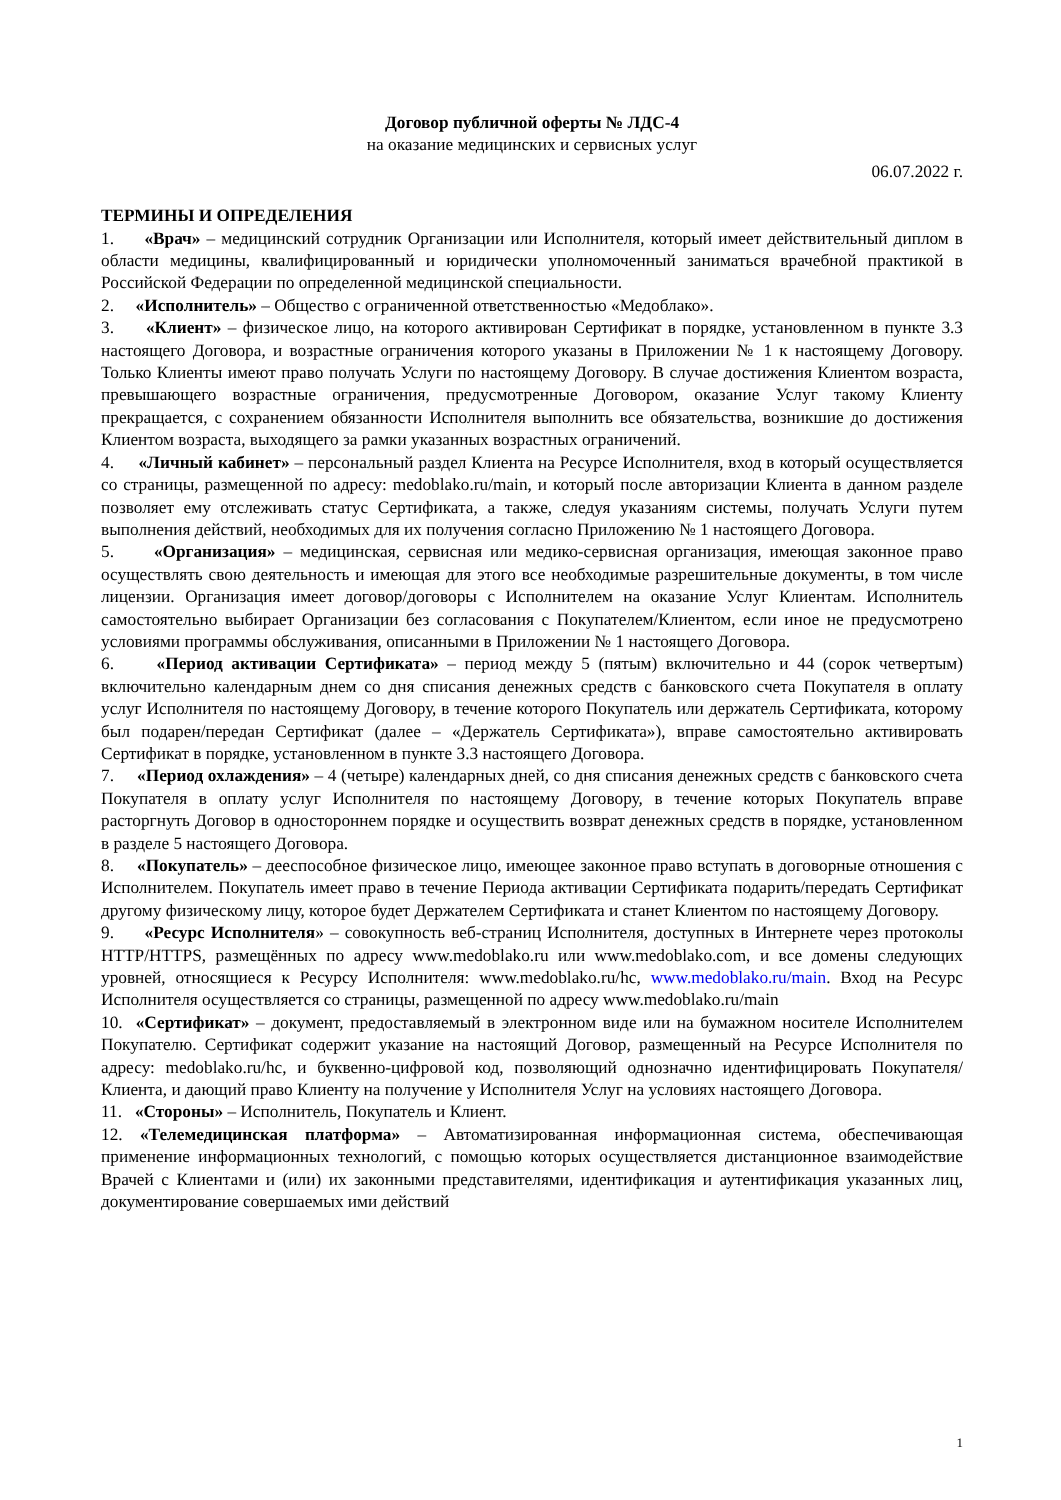Договор публичной оферты № ЛДС-4
на оказание медицинских и сервисных услуг
06.07.2022 г.
ТЕРМИНЫ И ОПРЕДЕЛЕНИЯ
1. «Врач» – медицинский сотрудник Организации или Исполнителя, который имеет действительный диплом в области медицины, квалифицированный и юридически уполномоченный заниматься врачебной практикой в Российской Федерации по определенной медицинской специальности.
2. «Исполнитель» – Общество с ограниченной ответственностью «Медоблако».
3. «Клиент» – физическое лицо, на которого активирован Сертификат в порядке, установленном в пункте 3.3 настоящего Договора, и возрастные ограничения которого указаны в Приложении № 1 к настоящему Договору. Только Клиенты имеют право получать Услуги по настоящему Договору. В случае достижения Клиентом возраста, превышающего возрастные ограничения, предусмотренные Договором, оказание Услуг такому Клиенту прекращается, с сохранением обязанности Исполнителя выполнить все обязательства, возникшие до достижения Клиентом возраста, выходящего за рамки указанных возрастных ограничений.
4. «Личный кабинет» – персональный раздел Клиента на Ресурсе Исполнителя, вход в который осуществляется со страницы, размещенной по адресу: medoblako.ru/main, и который после авторизации Клиента в данном разделе позволяет ему отслеживать статус Сертификата, а также, следуя указаниям системы, получать Услуги путем выполнения действий, необходимых для их получения согласно Приложению № 1 настоящего Договора.
5. «Организация» – медицинская, сервисная или медико-сервисная организация, имеющая законное право осуществлять свою деятельность и имеющая для этого все необходимые разрешительные документы, в том числе лицензии. Организация имеет договор/договоры с Исполнителем на оказание Услуг Клиентам. Исполнитель самостоятельно выбирает Организации без согласования с Покупателем/Клиентом, если иное не предусмотрено условиями программы обслуживания, описанными в Приложении № 1 настоящего Договора.
6. «Период активации Сертификата» – период между 5 (пятым) включительно и 44 (сорок четвертым) включительно календарным днем со дня списания денежных средств с банковского счета Покупателя в оплату услуг Исполнителя по настоящему Договору, в течение которого Покупатель или держатель Сертификата, которому был подарен/передан Сертификат (далее – «Держатель Сертификата»), вправе самостоятельно активировать Сертификат в порядке, установленном в пункте 3.3 настоящего Договора.
7. «Период охлаждения» – 4 (четыре) календарных дней, со дня списания денежных средств с банковского счета Покупателя в оплату услуг Исполнителя по настоящему Договору, в течение которых Покупатель вправе расторгнуть Договор в одностороннем порядке и осуществить возврат денежных средств в порядке, установленном в разделе 5 настоящего Договора.
8. «Покупатель» – дееспособное физическое лицо, имеющее законное право вступать в договорные отношения с Исполнителем. Покупатель имеет право в течение Периода активации Сертификата подарить/передать Сертификат другому физическому лицу, которое будет Держателем Сертификата и станет Клиентом по настоящему Договору.
9. «Ресурс Исполнителя» – совокупность веб-страниц Исполнителя, доступных в Интернете через протоколы HTTP/HTTPS, размещённых по адресу www.medoblako.ru или www.medoblako.com, и все домены следующих уровней, относящиеся к Ресурсу Исполнителя: www.medoblako.ru/hc, www.medoblako.ru/main. Вход на Ресурс Исполнителя осуществляется со страницы, размещенной по адресу www.medoblako.ru/main
10. «Сертификат» – документ, предоставляемый в электронном виде или на бумажном носителе Исполнителем Покупателю. Сертификат содержит указание на настоящий Договор, размещенный на Ресурсе Исполнителя по адресу: medoblako.ru/hc, и буквенно-цифровой код, позволяющий однозначно идентифицировать Покупателя/Клиента, и дающий право Клиенту на получение у Исполнителя Услуг на условиях настоящего Договора.
11. «Стороны» – Исполнитель, Покупатель и Клиент.
12. «Телемедицинская платформа» – Автоматизированная информационная система, обеспечивающая применение информационных технологий, с помощью которых осуществляется дистанционное взаимодействие Врачей с Клиентами и (или) их законными представителями, идентификация и аутентификация указанных лиц, документирование совершаемых ими действий
1